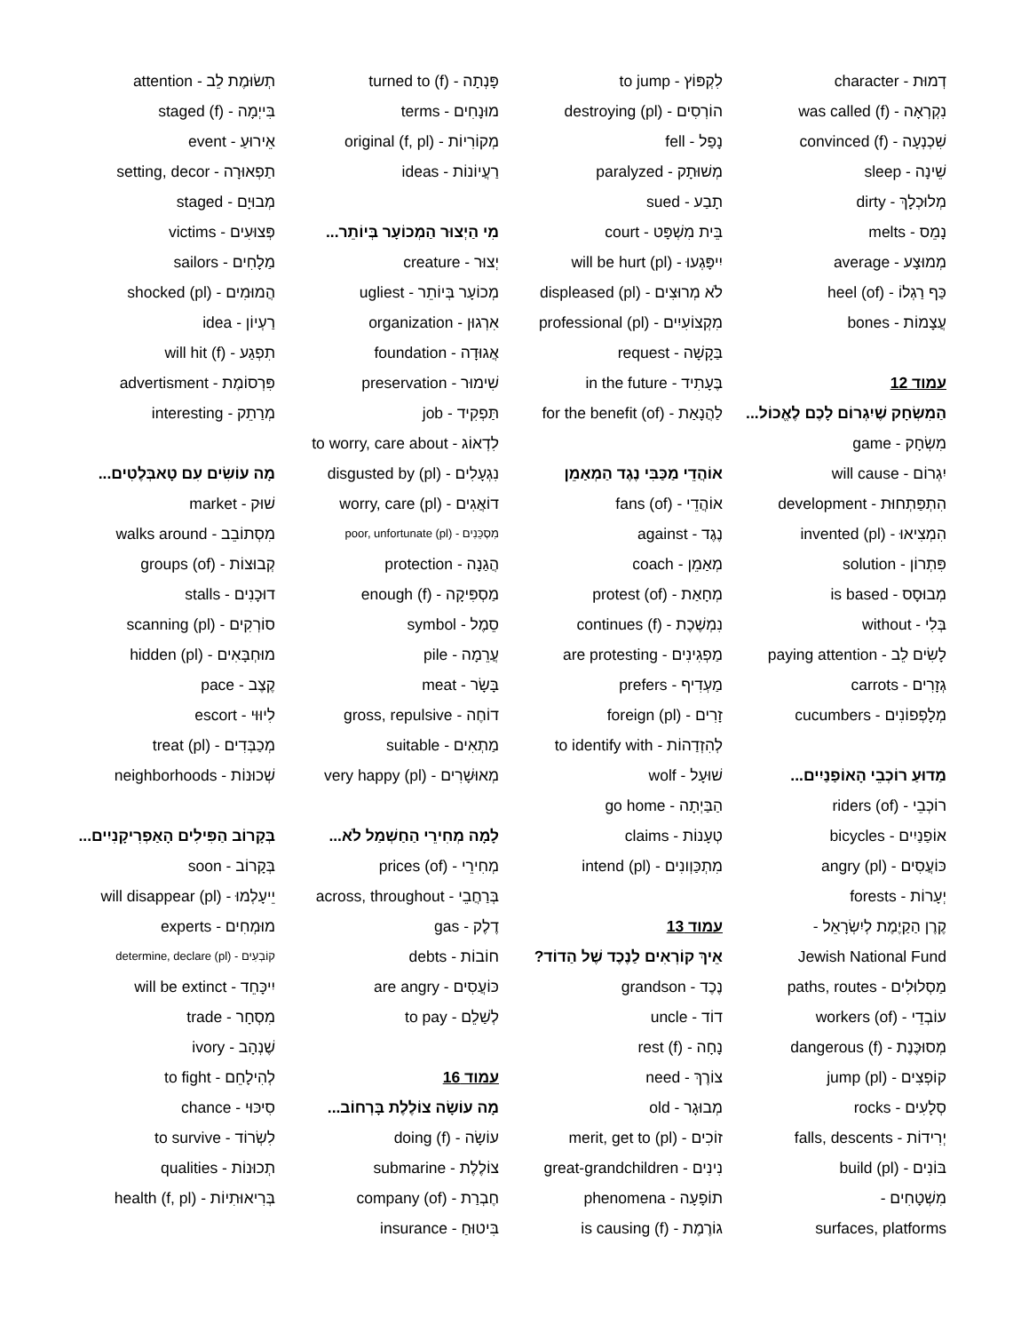דְמוּת - character
נִקְרְאָה - was called (f)‎
שִׁכְנְעָה - convinced (f)‎
שֵׁינָה - sleep
מְלוּכְלָךְ - dirty
נָמֵס - melts
מְמוּצָע - average
כַּף רַגְלוֹ - heel (of)‎
עֲצָמוֹת - bones
עמוד 12
הַמִשְׂחָק שֶׁיִגְרוֹם לָכֶם לֶאֱכוֹל...
מִשְׂחָק - game
יִגְרוֹם - will cause
הִתְפַּתְחוּת - development
הִמְצִיאוּ - invented (pl)‎
פִּתְרוֹן - solution
מְבוּסָס - is based
בְּלִי - without
לָשִׂים לֵב - paying attention
גְזָרִים - carrots
מְלָפְפוֹנִים - cucumbers
מַדוּעַ רוֹכְבֵי הָאוֹפַנַיִים...
רוֹכְבֵי - riders (of)‎
אוֹפַנַיִים - bicycles
כּוֹעֲסִים - angry (pl)‎
יְעָרוֹת - forests
קֶרֶן הַקַיֶמֶת לְיִשְׂרָאֵל -
Jewish National Fund
מַסְלוּלִים - paths, routes
עוֹבְדֵי - workers (of)‎
מְסוּכֶּנֶת - dangerous (f)‎
קוֹפְצִים - jump (pl)‎
סְלָעִים - rocks
יְרִידוֹת - falls, descents
בּוֹנִים - build (pl)‎
מִשְׁטָחִים -
surfaces, platforms
לִקְפּוֹץ - to jump
הוֹרְסִים - destroying (pl)‎
נָפַל - fell
מְשׁוּתָק - paralyzed
תָבַע - sued
בֵּית מִשְׁפָּט - court
יִיפָּגְעוּ - will be hurt (pl)‎
לֹא מְרוּצִים - displeased (pl)‎
מִקְצוֹעִיִים - professional (pl)‎
בַּקָשָׁה - request
בֶּעָתִיד - in the future
לַהֲנָאַת - for the benefit (of)‎
אוֹהֲדֵי מַכַּבִּי נֶגֶד הַמְאַמֵן
אוֹהֲדֵי - fans (of)‎
נֶגֶד - against
מְאַמֵן - coach
מְחָאַת - protest (of)‎
נִמְשֶׁכֶת - continues (f)‎
מַפְגִינִים - are protesting
מַעְדִיף - prefers
זָרִים - foreign (pl)‎
לְהִזְדַהוֹת - to identify with
שׁוּעָל - wolf
הַבַּיְתָה - go home
טְעָנוֹת - claims
מִתְכַּוְונִים - intend (pl)‎
עמוד 13
אֵיךְ קוֹרְאִים לַנֶכֶד שֶׁל הַדוֹד?
נֶכֶד - grandson
דוֹד - uncle
נָחָה - rest (f)‎
צוֹרֶךְ - need
מְבוּגָר - old
זוֹכִים - merit, get to (pl)‎
נִינִים - great-grandchildren
תוֹפָעָה - phenomena
גוֹרֶמֶת - is causing (f)‎
פָּנְתָה - turned to (f)‎
מוּנָחִים - terms
מְקוֹרִיוֹת - original (f, pl)‎
רַעֲיוֹנוֹת - ideas
מִי הַיְצוּר הַמְכוֹעָר בְּיוֹתֵר...
יְצוּר - creature
מְכוֹעָר בְּיוֹתֵר - ugliest
אִרְגוּן - organization
אֲגוּדָה - foundation
שִׁימוּר - preservation
תַּפְקִיד - job
לִדְאוֹג - to worry, care about
נִגְעָלִים - disgusted by (pl)‎
דוֹאֲגִים - worry, care (pl)‎
מִסְכֵּנִים - poor, unfortunate (pl)‎
הֲגַנָה - protection
מַסְפִּיקָה - enough (f)‎
סֵמֶל - symbol
עֲרֵמָה - pile
בָּשָׂר - meat
דוֹחֶה - gross, repulsive
מַתְאִים - suitable
מְאוּשָׁרִים - very happy (pl)‎
לָמָה מְחִירֵי הַחַשְׁמַל לֹא...
מְחִירֵי - prices (of)‎
בְּרַחֲבֵי - across, throughout
דֶלֶק - gas
חוֹבוֹת - debts
כּוֹעֲסִים - are angry
לְשַׁלֵם - to pay
עמוד 16
מָה עוֹשָׂה צוֹלֶלֶת בָּרְחוֹב...
עוֹשָׂה - doing (f)‎
צוֹלֶלֶת - submarine
חֶבְרַת - company (of)‎
בִּיטוּחַ - insurance
תְשׂוּמֶת לֵב - attention
בִּייְמָה - staged (f)‎
אֵירוּעַ - event
תַפְאוּרָה - setting, decor
מְבוּיָם - staged
פְּצוּעִים - victims
מַלָחִים - sailors
הֲמוּמִים - shocked (pl)‎
רַעְיוֹן - idea
תִפְגַע - will hit (f)‎
פִּרְסוֹמֶת - advertisment
מְרַתֵק - interesting
מָה עוֹשִׂים עִם טָאבְּלֶטִים...
שׁוּק - market
מִסְתוֹבֵב - walks around
קְבוּצוֹת - groups (of)‎
דוּכָנִים - stalls
סוֹרְקִים - scanning (pl)‎
מוּחְבָּאִים - hidden (pl)‎
קֶצֶב - pace
לִיוּוּי - escort
מְכַבְּדִים - treat (pl)‎
שְׁכוּנוֹת - neighborhoods
בְּקָרוֹב הַפִּילִים הָאַפְרִיקָנִיִים...
בְּקָרוֹב - soon
יֵיעָלְמוּ - will disappear (pl)‎
מוּמְחִים - experts
קוֹבְעִים - determine, declare (pl)‎
יִיכָּחֵד - will be extinct
מִסְחָר - trade
שֶׁנְהָב - ivory
לְהִילָחֵם - to fight
סִיכּוּי - chance
לִשְׂרוֹד - to survive
תְכוּנוֹת - qualities
בְּרִיאוּתִיוֹת - health (f, pl)‎